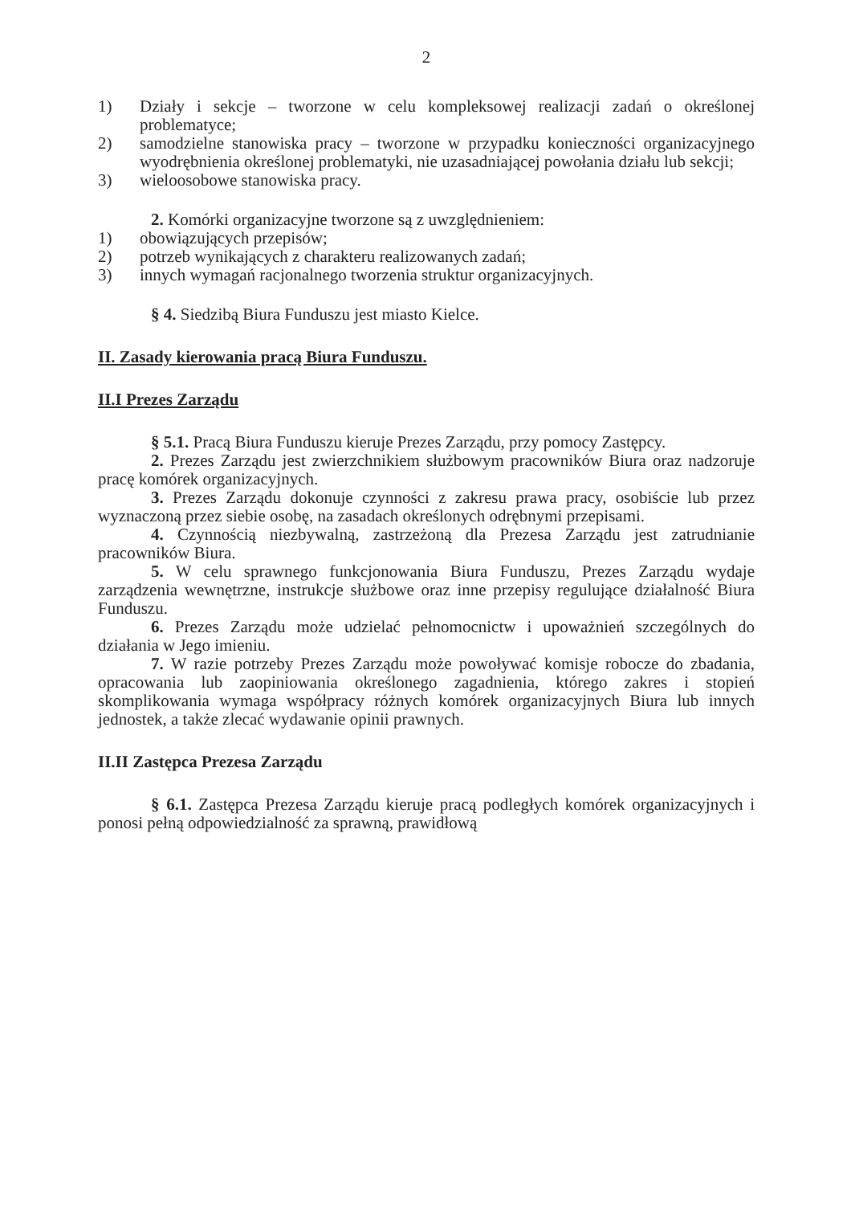2
1) Działy i sekcje – tworzone w celu kompleksowej realizacji zadań o określonej problematyce;
2) samodzielne stanowiska pracy – tworzone w przypadku konieczności organizacyjnego wyodrębnienia określonej problematyki, nie uzasadniającej powołania działu lub sekcji;
3) wieloosobowe stanowiska pracy.
2. Komórki organizacyjne tworzone są z uwzględnieniem:
1) obowiązujących przepisów;
2) potrzeb wynikających z charakteru realizowanych zadań;
3) innych wymagań racjonalnego tworzenia struktur organizacyjnych.
§ 4. Siedzibą Biura Funduszu jest miasto Kielce.
II. Zasady kierowania pracą Biura Funduszu.
II.I Prezes Zarządu
§ 5.1. Pracą Biura Funduszu kieruje Prezes Zarządu, przy pomocy Zastępcy.
2. Prezes Zarządu jest zwierzchnikiem służbowym pracowników Biura oraz nadzoruje pracę komórek organizacyjnych.
3. Prezes Zarządu dokonuje czynności z zakresu prawa pracy, osobiście lub przez wyznaczoną przez siebie osobę, na zasadach określonych odrębnymi przepisami.
4. Czynnością niezbywalną, zastrzeżoną dla Prezesa Zarządu jest zatrudnianie pracowników Biura.
5. W celu sprawnego funkcjonowania Biura Funduszu, Prezes Zarządu wydaje zarządzenia wewnętrzne, instrukcje służbowe oraz inne przepisy regulujące działalność Biura Funduszu.
6. Prezes Zarządu może udzielać pełnomocnictw i upoważnień szczególnych do działania w Jego imieniu.
7. W razie potrzeby Prezes Zarządu może powoływać komisje robocze do zbadania, opracowania lub zaopiniowania określonego zagadnienia, którego zakres i stopień skomplikowania wymaga współpracy różnych komórek organizacyjnych Biura lub innych jednostek, a także zlecać wydawanie opinii prawnych.
II.II Zastępca Prezesa Zarządu
§ 6.1. Zastępca Prezesa Zarządu kieruje pracą podległych komórek organizacyjnych i ponosi pełną odpowiedzialność za sprawną, prawidłową